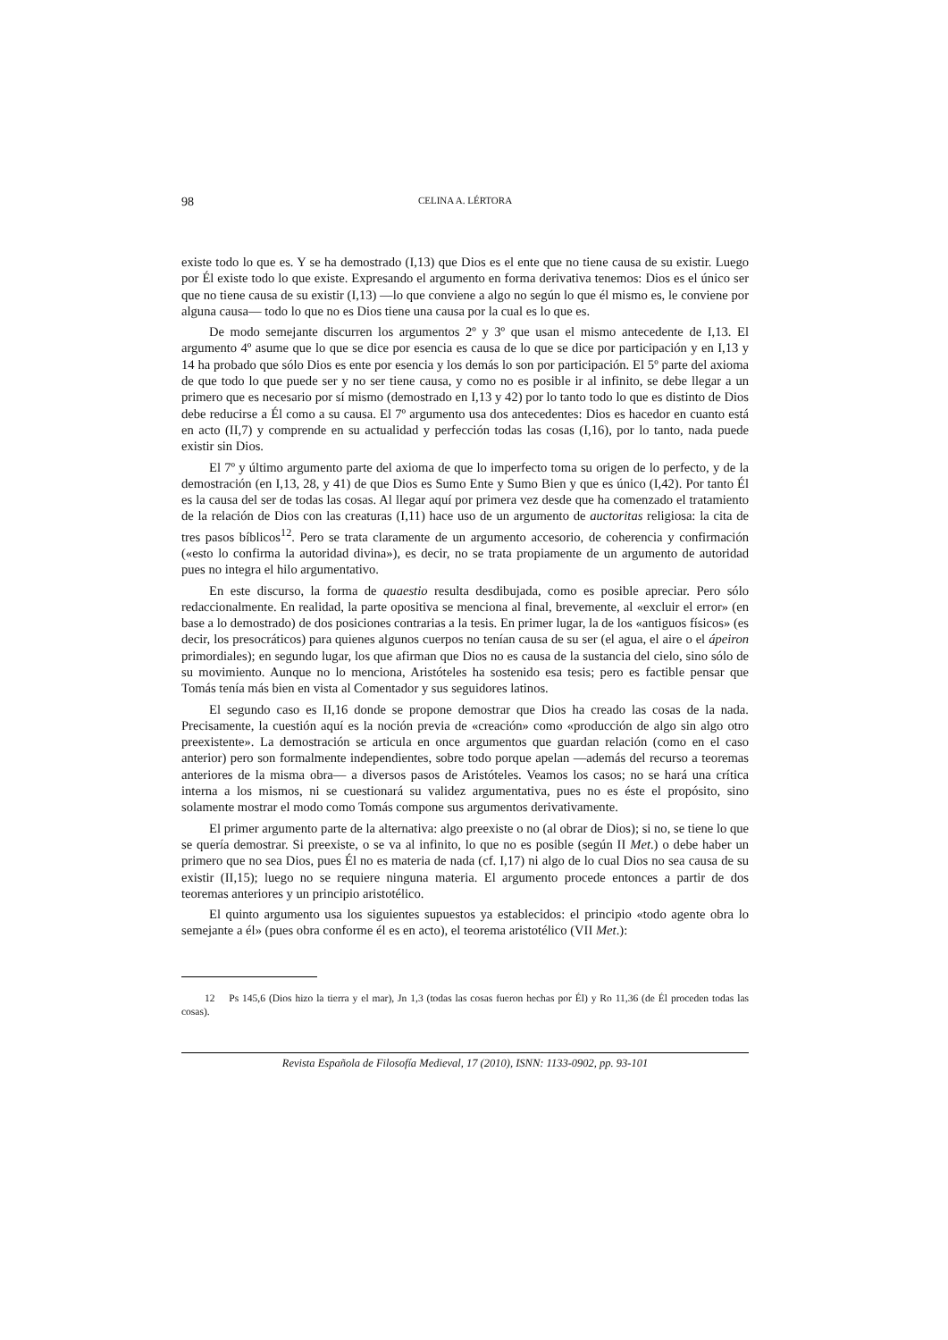98 CELINA A. LÉRTORA
existe todo lo que es. Y se ha demostrado (I,13) que Dios es el ente que no tiene causa de su existir. Luego por Él existe todo lo que existe. Expresando el argumento en forma derivativa tenemos: Dios es el único ser que no tiene causa de su existir (I,13) —lo que conviene a algo no según lo que él mismo es, le conviene por alguna causa— todo lo que no es Dios tiene una causa por la cual es lo que es.
De modo semejante discurren los argumentos 2º y 3º que usan el mismo antecedente de I,13. El argumento 4º asume que lo que se dice por esencia es causa de lo que se dice por participación y en I,13 y 14 ha probado que sólo Dios es ente por esencia y los demás lo son por participación. El 5º parte del axioma de que todo lo que puede ser y no ser tiene causa, y como no es posible ir al infinito, se debe llegar a un primero que es necesario por sí mismo (demostrado en I,13 y 42) por lo tanto todo lo que es distinto de Dios debe reducirse a Él como a su causa. El 7º argumento usa dos antecedentes: Dios es hacedor en cuanto está en acto (II,7) y comprende en su actualidad y perfección todas las cosas (I,16), por lo tanto, nada puede existir sin Dios.
El 7º y último argumento parte del axioma de que lo imperfecto toma su origen de lo perfecto, y de la demostración (en I,13, 28, y 41) de que Dios es Sumo Ente y Sumo Bien y que es único (I,42). Por tanto Él es la causa del ser de todas las cosas. Al llegar aquí por primera vez desde que ha comenzado el tratamiento de la relación de Dios con las creaturas (I,11) hace uso de un argumento de auctoritas religiosa: la cita de tres pasos bíblicos<sup>12</sup>. Pero se trata claramente de un argumento accesorio, de coherencia y confirmación («esto lo confirma la autoridad divina»), es decir, no se trata propiamente de un argumento de autoridad pues no integra el hilo argumentativo.
En este discurso, la forma de quaestio resulta desdibujada, como es posible apreciar. Pero sólo redaccionalmente. En realidad, la parte opositiva se menciona al final, brevemente, al «excluir el error» (en base a lo demostrado) de dos posiciones contrarias a la tesis. En primer lugar, la de los «antiguos físicos» (es decir, los presocráticos) para quienes algunos cuerpos no tenían causa de su ser (el agua, el aire o el ápeiron primordiales); en segundo lugar, los que afirman que Dios no es causa de la sustancia del cielo, sino sólo de su movimiento. Aunque no lo menciona, Aristóteles ha sostenido esa tesis; pero es factible pensar que Tomás tenía más bien en vista al Comentador y sus seguidores latinos.
El segundo caso es II,16 donde se propone demostrar que Dios ha creado las cosas de la nada. Precisamente, la cuestión aquí es la noción previa de «creación» como «producción de algo sin algo otro preexistente». La demostración se articula en once argumentos que guardan relación (como en el caso anterior) pero son formalmente independientes, sobre todo porque apelan —además del recurso a teoremas anteriores de la misma obra— a diversos pasos de Aristóteles. Veamos los casos; no se hará una crítica interna a los mismos, ni se cuestionará su validez argumentativa, pues no es éste el propósito, sino solamente mostrar el modo como Tomás compone sus argumentos derivativamente.
El primer argumento parte de la alternativa: algo preexiste o no (al obrar de Dios); si no, se tiene lo que se quería demostrar. Si preexiste, o se va al infinito, lo que no es posible (según II Met.) o debe haber un primero que no sea Dios, pues Él no es materia de nada (cf. I,17) ni algo de lo cual Dios no sea causa de su existir (II,15); luego no se requiere ninguna materia. El argumento procede entonces a partir de dos teoremas anteriores y un principio aristotélico.
El quinto argumento usa los siguientes supuestos ya establecidos: el principio «todo agente obra lo semejante a él» (pues obra conforme él es en acto), el teorema aristotélico (VII Met.):
12 Ps 145,6 (Dios hizo la tierra y el mar), Jn 1,3 (todas las cosas fueron hechas por Él) y Ro 11,36 (de Él proceden todas las cosas).
Revista Española de Filosofía Medieval, 17 (2010), ISNN: 1133-0902, pp. 93-101